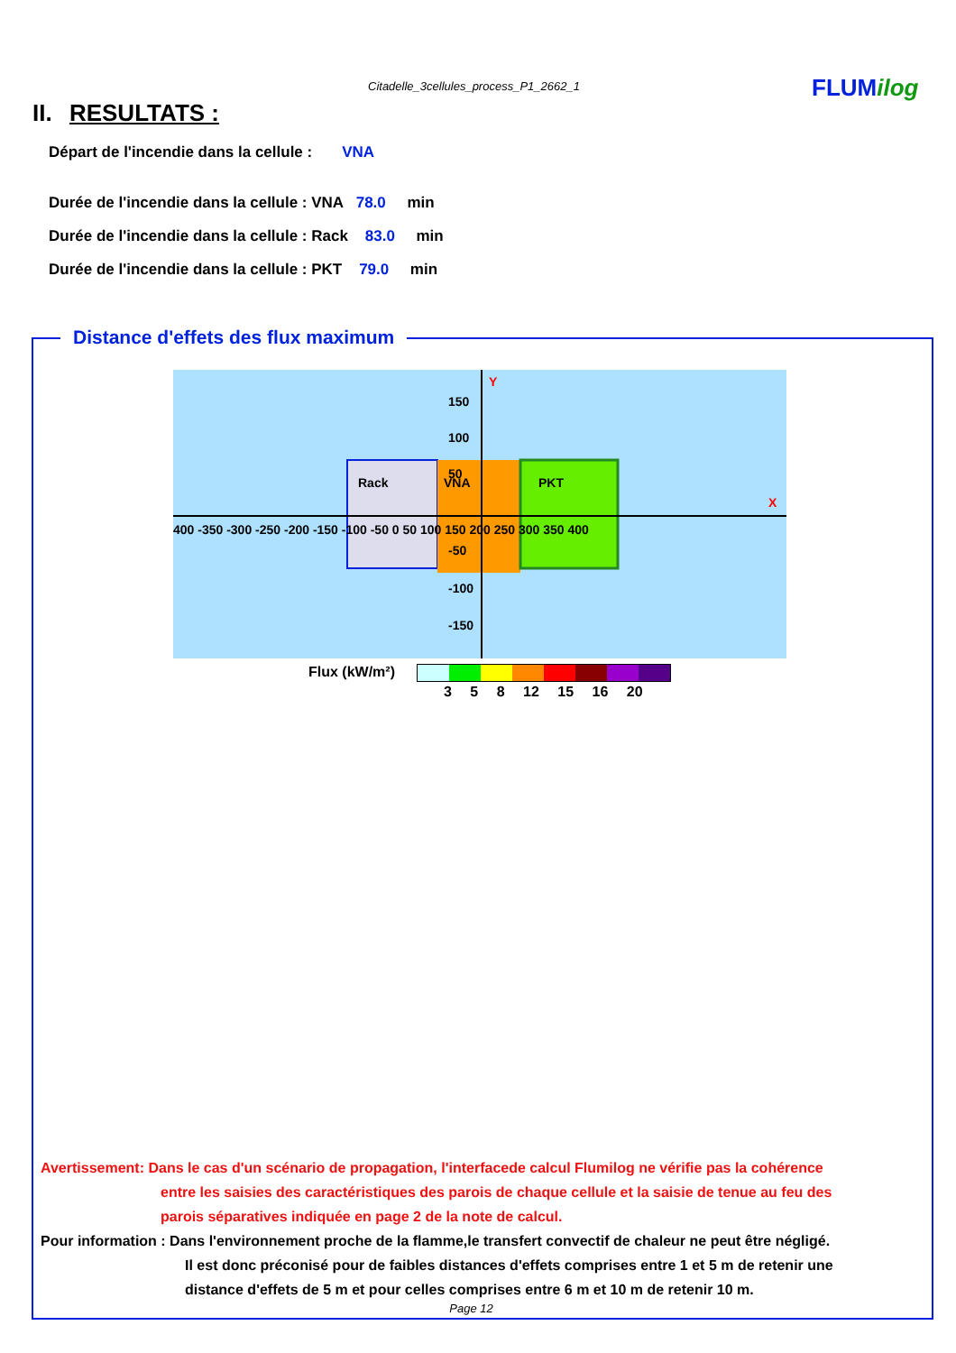Citadelle_3cellules_process_P1_2662_1
FLUMilog
II. RESULTATS :
Départ de l'incendie dans la cellule : VNA
Durée de l'incendie dans la cellule : VNA 78.0 min
Durée de l'incendie dans la cellule : Rack 83.0 min
Durée de l'incendie dans la cellule : PKT 79.0 min
Distance d'effets des flux maximum
Y
X
Rack
VNA
PKT
150
100
50
-50
-100
-150
400 -350 -300 -250 -200 -150 -100 -50 0 50 100 150 200 250 300 350 400
Flux (kW/m²)
3 5 8 12 15 16 20
Avertissement: Dans le cas d'un scénario de propagation, l'interfacede calcul Flumilog ne vérifie pas la cohérence
entre les saisies des caractéristiques des parois de chaque cellule et la saisie de tenue au feu des
parois séparatives indiquée en page 2 de la note de calcul.
Pour information : Dans l'environnement proche de la flamme,le transfert convectif de chaleur ne peut être négligé.
Il est donc préconisé pour de faibles distances d'effets comprises entre 1 et 5 m de retenir une
distance d'effets de 5 m et pour celles comprises entre 6 m et 10 m de retenir 10 m.
Page 12